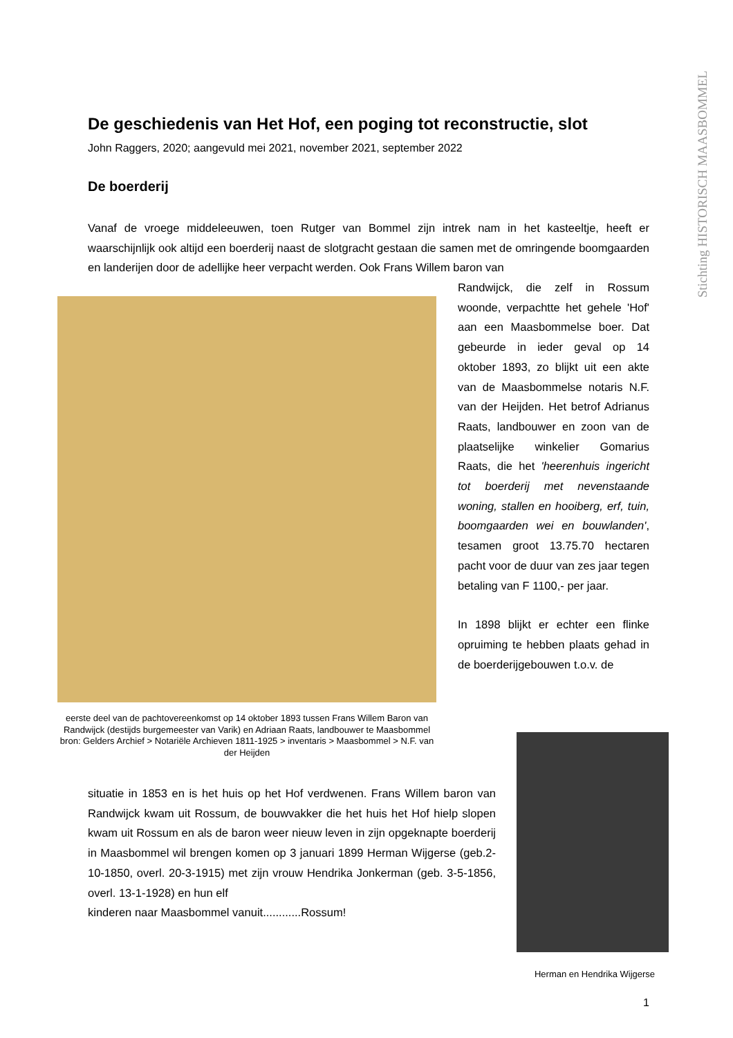Stichting HISTORISCH MAASBOMMEL
De geschiedenis van Het Hof, een poging tot reconstructie, slot
John Raggers, 2020; aangevuld mei 2021, november 2021, september 2022
De boerderij
Vanaf de vroege middeleeuwen, toen Rutger van Bommel zijn intrek nam in het kasteeltje, heeft er waarschijnlijk ook altijd een boerderij naast de slotgracht gestaan die samen met de omringende boomgaarden en landerijen door de adellijke heer verpacht werden. Ook Frans Willem baron van
eerste deel van de pachtovereenkomst op 14 oktober 1893 tussen Frans Willem Baron van Randwijck (destijds burgemeester van Varik) en Adriaan Raats, landbouwer te Maasbommel
bron: Gelders Archief > Notariële Archieven 1811-1925 > inventaris > Maasbommel > N.F. van der Heijden
Randwijck, die zelf in Rossum woonde, verpachtte het gehele 'Hof' aan een Maasbommelse boer. Dat gebeurde in ieder geval op 14 oktober 1893, zo blijkt uit een akte van de Maasbommelse notaris N.F. van der Heijden. Het betrof Adrianus Raats, landbouwer en zoon van de plaatselijke winkelier Gomarius Raats, die het 'heerenhuis ingericht tot boerderij met nevenstaande woning, stallen en hooiberg, erf, tuin, boomgaarden wei en bouwlanden', tesamen groot 13.75.70 hectaren pacht voor de duur van zes jaar tegen betaling van F 1100,- per jaar.
In 1898 blijkt er echter een flinke opruiming te hebben plaats gehad in de boerderijgebouwen t.o.v. de
situatie in 1853 en is het huis op het Hof verdwenen. Frans Willem baron van Randwijck kwam uit Rossum, de bouwvakker die het huis het Hof hielp slopen kwam uit Rossum en als de baron weer nieuw leven in zijn opgeknapte boerderij in Maasbommel wil brengen komen op 3 januari 1899 Herman Wijgerse (geb.2-10-1850, overl. 20-3-1915) met zijn vrouw Hendrika Jonkerman (geb. 3-5-1856, overl. 13-1-1928) en hun elf
kinderen naar Maasbommel vanuit............Rossum!
Herman en Hendrika Wijgerse
1